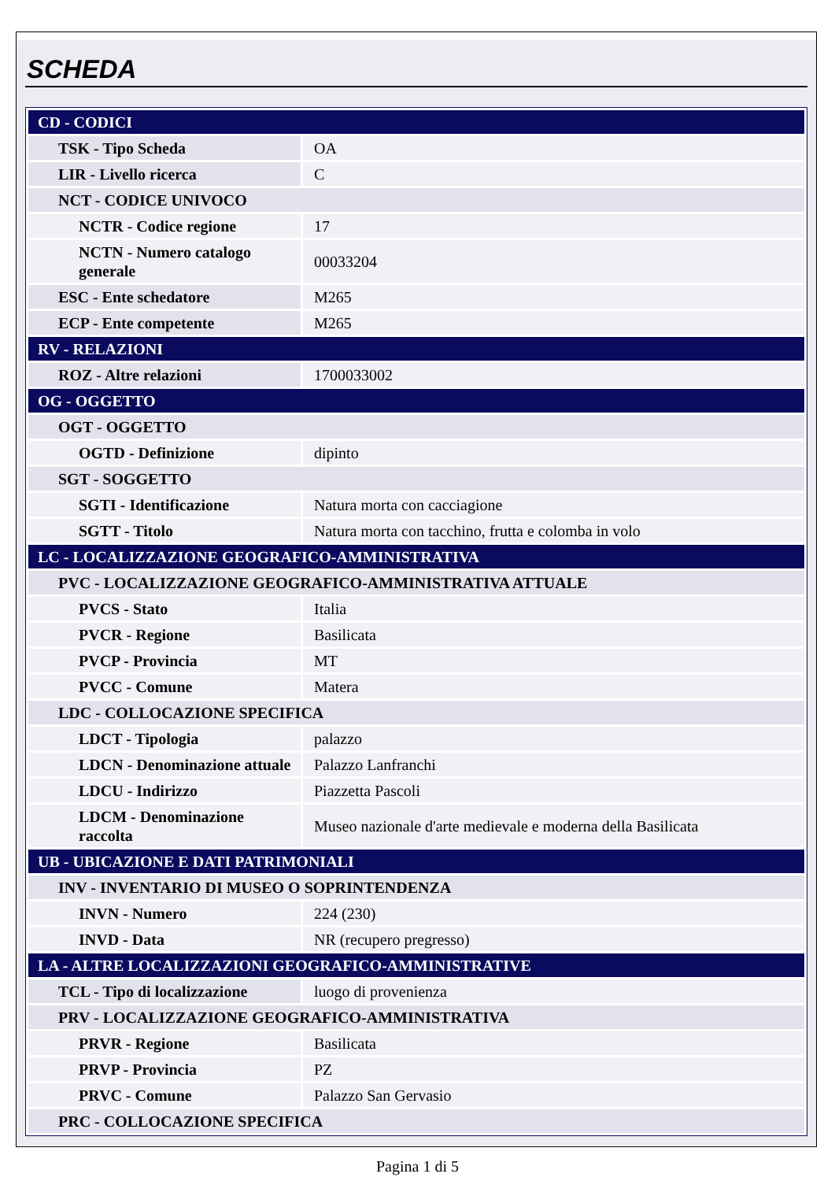SCHEDA
| CD - CODICI | |
| TSK - Tipo Scheda | OA |
| LIR - Livello ricerca | C |
| NCT - CODICE UNIVOCO | |
| NCTR - Codice regione | 17 |
| NCTN - Numero catalogo generale | 00033204 |
| ESC - Ente schedatore | M265 |
| ECP - Ente competente | M265 |
| RV - RELAZIONI | |
| ROZ - Altre relazioni | 1700033002 |
| OG - OGGETTO | |
| OGT - OGGETTO | |
| OGTD - Definizione | dipinto |
| SGT - SOGGETTO | |
| SGTI - Identificazione | Natura morta con cacciagione |
| SGTT - Titolo | Natura morta con tacchino, frutta e colomba in volo |
| LC - LOCALIZZAZIONE GEOGRAFICO-AMMINISTRATIVA | |
| PVC - LOCALIZZAZIONE GEOGRAFICO-AMMINISTRATIVA ATTUALE | |
| PVCS - Stato | Italia |
| PVCR - Regione | Basilicata |
| PVCP - Provincia | MT |
| PVCC - Comune | Matera |
| LDC - COLLOCAZIONE SPECIFICA | |
| LDCT - Tipologia | palazzo |
| LDCN - Denominazione attuale | Palazzo Lanfranchi |
| LDCU - Indirizzo | Piazzetta Pascoli |
| LDCM - Denominazione raccolta | Museo nazionale d'arte medievale e moderna della Basilicata |
| UB - UBICAZIONE E DATI PATRIMONIALI | |
| INV - INVENTARIO DI MUSEO O SOPRINTENDENZA | |
| INVN - Numero | 224 (230) |
| INVD - Data | NR (recupero pregresso) |
| LA - ALTRE LOCALIZZAZIONI GEOGRAFICO-AMMINISTRATIVE | |
| TCL - Tipo di localizzazione | luogo di provenienza |
| PRV - LOCALIZZAZIONE GEOGRAFICO-AMMINISTRATIVA | |
| PRVR - Regione | Basilicata |
| PRVP - Provincia | PZ |
| PRVC - Comune | Palazzo San Gervasio |
| PRC - COLLOCAZIONE SPECIFICA | |
Pagina 1 di 5